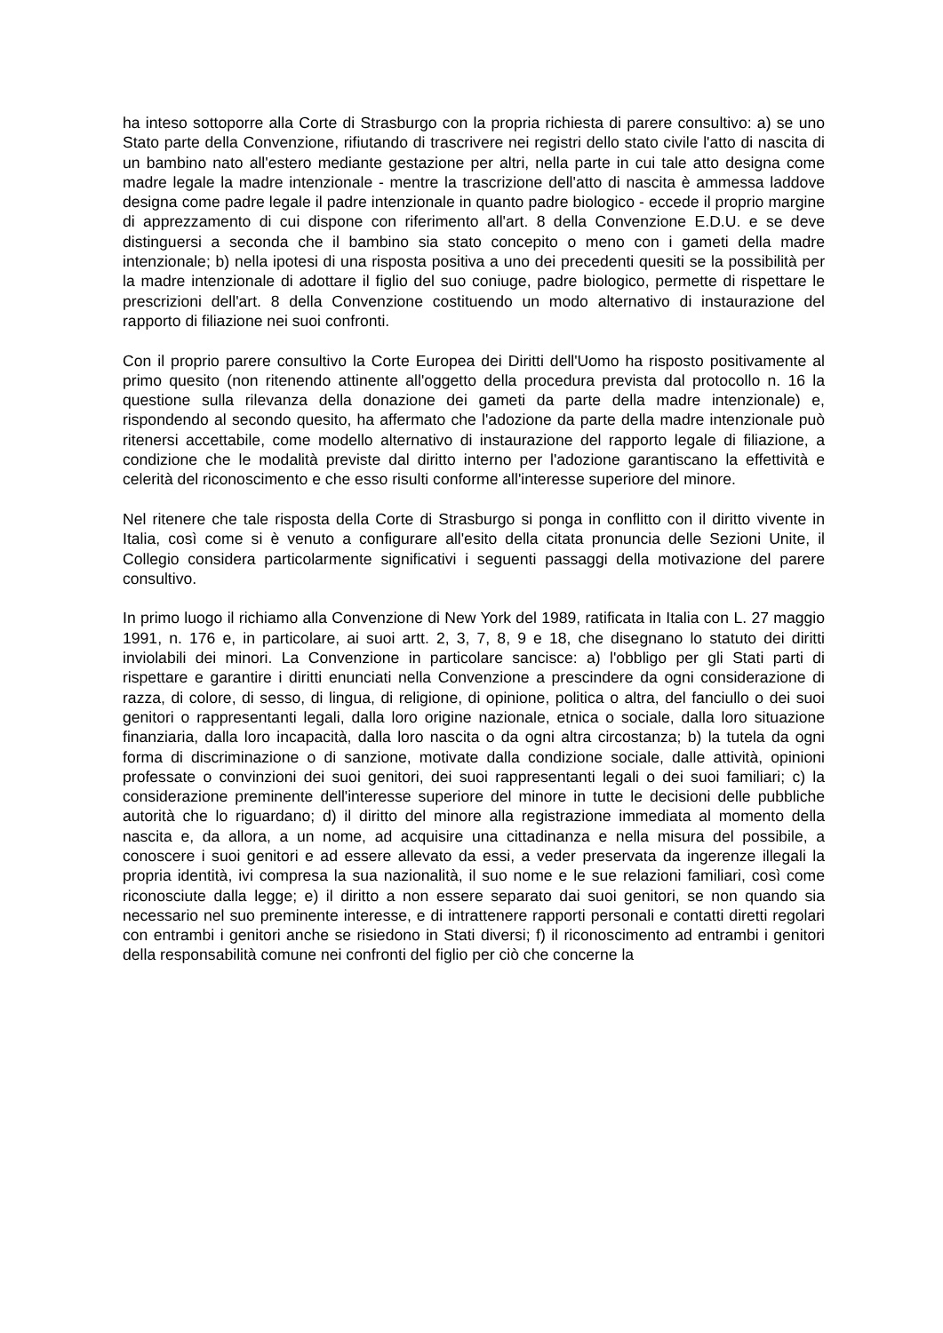ha inteso sottoporre alla Corte di Strasburgo con la propria richiesta di parere consultivo: a) se uno Stato parte della Convenzione, rifiutando di trascrivere nei registri dello stato civile l'atto di nascita di un bambino nato all'estero mediante gestazione per altri, nella parte in cui tale atto designa come madre legale la madre intenzionale - mentre la trascrizione dell'atto di nascita è ammessa laddove designa come padre legale il padre intenzionale in quanto padre biologico - eccede il proprio margine di apprezzamento di cui dispone con riferimento all'art. 8 della Convenzione E.D.U. e se deve distinguersi a seconda che il bambino sia stato concepito o meno con i gameti della madre intenzionale; b) nella ipotesi di una risposta positiva a uno dei precedenti quesiti se la possibilità per la madre intenzionale di adottare il figlio del suo coniuge, padre biologico, permette di rispettare le prescrizioni dell'art. 8 della Convenzione costituendo un modo alternativo di instaurazione del rapporto di filiazione nei suoi confronti.
Con il proprio parere consultivo la Corte Europea dei Diritti dell'Uomo ha risposto positivamente al primo quesito (non ritenendo attinente all'oggetto della procedura prevista dal protocollo n. 16 la questione sulla rilevanza della donazione dei gameti da parte della madre intenzionale) e, rispondendo al secondo quesito, ha affermato che l'adozione da parte della madre intenzionale può ritenersi accettabile, come modello alternativo di instaurazione del rapporto legale di filiazione, a condizione che le modalità previste dal diritto interno per l'adozione garantiscano la effettività e celerità del riconoscimento e che esso risulti conforme all'interesse superiore del minore.
Nel ritenere che tale risposta della Corte di Strasburgo si ponga in conflitto con il diritto vivente in Italia, così come si è venuto a configurare all'esito della citata pronuncia delle Sezioni Unite, il Collegio considera particolarmente significativi i seguenti passaggi della motivazione del parere consultivo.
In primo luogo il richiamo alla Convenzione di New York del 1989, ratificata in Italia con L. 27 maggio 1991, n. 176 e, in particolare, ai suoi artt. 2, 3, 7, 8, 9 e 18, che disegnano lo statuto dei diritti inviolabili dei minori. La Convenzione in particolare sancisce: a) l'obbligo per gli Stati parti di rispettare e garantire i diritti enunciati nella Convenzione a prescindere da ogni considerazione di razza, di colore, di sesso, di lingua, di religione, di opinione, politica o altra, del fanciullo o dei suoi genitori o rappresentanti legali, dalla loro origine nazionale, etnica o sociale, dalla loro situazione finanziaria, dalla loro incapacità, dalla loro nascita o da ogni altra circostanza; b) la tutela da ogni forma di discriminazione o di sanzione, motivate dalla condizione sociale, dalle attività, opinioni professate o convinzioni dei suoi genitori, dei suoi rappresentanti legali o dei suoi familiari; c) la considerazione preminente dell'interesse superiore del minore in tutte le decisioni delle pubbliche autorità che lo riguardano; d) il diritto del minore alla registrazione immediata al momento della nascita e, da allora, a un nome, ad acquisire una cittadinanza e nella misura del possibile, a conoscere i suoi genitori e ad essere allevato da essi, a veder preservata da ingerenze illegali la propria identità, ivi compresa la sua nazionalità, il suo nome e le sue relazioni familiari, così come riconosciute dalla legge; e) il diritto a non essere separato dai suoi genitori, se non quando sia necessario nel suo preminente interesse, e di intrattenere rapporti personali e contatti diretti regolari con entrambi i genitori anche se risiedono in Stati diversi; f) il riconoscimento ad entrambi i genitori della responsabilità comune nei confronti del figlio per ciò che concerne la